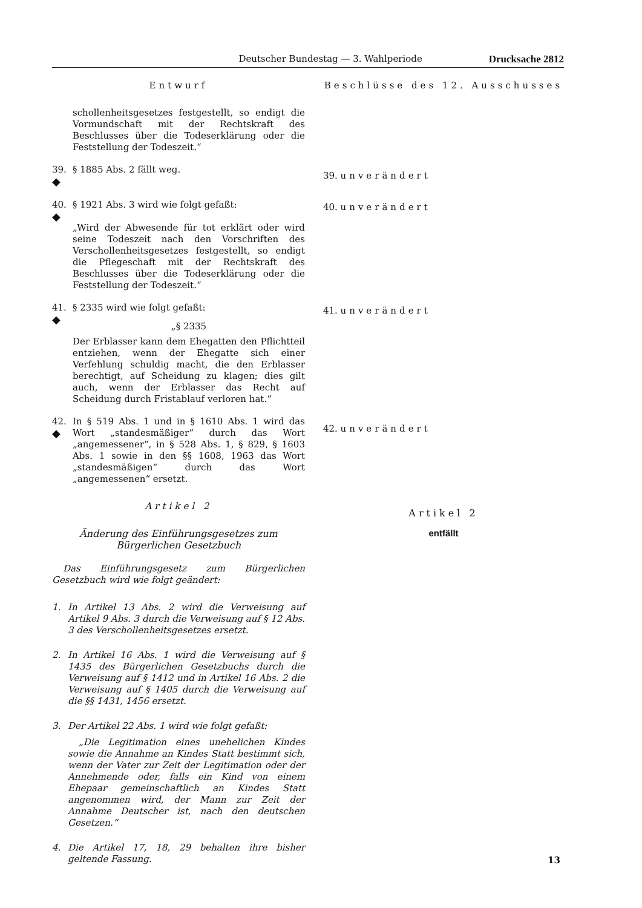Deutscher Bundestag — 3. Wahlperiode Drucksache 2812
Entwurf
schollenheitsgesetzes festgestellt, so endigt die Vormundschaft mit der Rechtskraft des Beschlusses über die Todeserklärung oder die Feststellung der Todeszeit.“
39.
◆
§ 1885 Abs. 2 fällt weg.
40.
◆
§ 1921 Abs. 3 wird wie folgt gefaßt:
„Wird der Abwesende für tot erklärt oder wird seine Todeszeit nach den Vorschriften des Verschollenheitsgesetzes festgestellt, so endigt die Pflegeschaft mit der Rechtskraft des Beschlusses über die Todeserklärung oder die Feststellung der Todeszeit.“
41.
◆
§ 2335 wird wie folgt gefaßt:
„§ 2335
Der Erblasser kann dem Ehegatten den Pflichtteil entziehen, wenn der Ehegatte sich einer Verfehlung schuldig macht, die den Erblasser berechtigt, auf Scheidung zu klagen; dies gilt auch, wenn der Erblasser das Recht auf Scheidung durch Fristablauf verloren hat.“
42.
◆
In § 519 Abs. 1 und in § 1610 Abs. 1 wird das Wort „standesmäßiger“ durch das Wort „angemessener“, in § 528 Abs. 1, § 829, § 1603 Abs. 1 sowie in den §§ 1608, 1963 das Wort „standesmäßigen“ durch das Wort „angemessenen“ ersetzt.
Artikel 2
Änderung des Einführungsgesetzes zum Bürgerlichen Gesetzbuch
Das Einführungsgesetz zum Bürgerlichen Gesetzbuch wird wie folgt geändert:
1. In Artikel 13 Abs. 2 wird die Verweisung auf Artikel 9 Abs. 3 durch die Verweisung auf § 12 Abs. 3 des Verschollenheitsgesetzes ersetzt.
2. In Artikel 16 Abs. 1 wird die Verweisung auf § 1435 des Bürgerlichen Gesetzbuchs durch die Verweisung auf § 1412 und in Artikel 16 Abs. 2 die Verweisung auf § 1405 durch die Verweisung auf die §§ 1431, 1456 ersetzt.
3. Der Artikel 22 Abs. 1 wird wie folgt gefaßt:
„Die Legitimation eines unehelichen Kindes sowie die Annahme an Kindes Statt bestimmt sich, wenn der Vater zur Zeit der Legitimation oder der Annehmende oder, falls ein Kind von einem Ehepaar gemeinschaftlich an Kindes Statt angenommen wird, der Mann zur Zeit der Annahme Deutscher ist, nach den deutschen Gesetzen.“
4. Die Artikel 17, 18, 29 behalten ihre bisher geltende Fassung.
Beschlüsse des 12. Ausschusses
39. unverändert
40. unverändert
41. unverändert
42. unverändert
Artikel 2
entfällt
13